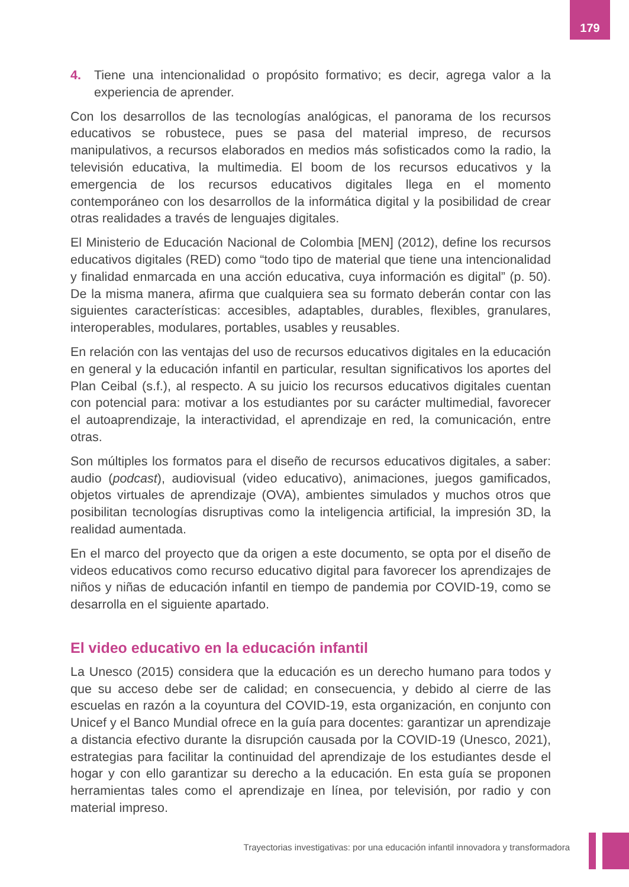179
4. Tiene una intencionalidad o propósito formativo; es decir, agrega valor a la experiencia de aprender.
Con los desarrollos de las tecnologías analógicas, el panorama de los recursos educativos se robustece, pues se pasa del material impreso, de recursos manipulativos, a recursos elaborados en medios más sofisticados como la radio, la televisión educativa, la multimedia. El boom de los recursos educativos y la emergencia de los recursos educativos digitales llega en el momento contemporáneo con los desarrollos de la informática digital y la posibilidad de crear otras realidades a través de lenguajes digitales.
El Ministerio de Educación Nacional de Colombia [MEN] (2012), define los recursos educativos digitales (RED) como “todo tipo de material que tiene una intencionalidad y finalidad enmarcada en una acción educativa, cuya información es digital” (p. 50). De la misma manera, afirma que cualquiera sea su formato deberán contar con las siguientes características: accesibles, adaptables, durables, flexibles, granulares, interoperables, modulares, portables, usables y reusables.
En relación con las ventajas del uso de recursos educativos digitales en la educación en general y la educación infantil en particular, resultan significativos los aportes del Plan Ceibal (s.f.), al respecto. A su juicio los recursos educativos digitales cuentan con potencial para: motivar a los estudiantes por su carácter multimedial, favorecer el autoaprendizaje, la interactividad, el aprendizaje en red, la comunicación, entre otras.
Son múltiples los formatos para el diseño de recursos educativos digitales, a saber: audio (podcast), audiovisual (video educativo), animaciones, juegos gamificados, objetos virtuales de aprendizaje (OVA), ambientes simulados y muchos otros que posibilitan tecnologías disruptivas como la inteligencia artificial, la impresión 3D, la realidad aumentada.
En el marco del proyecto que da origen a este documento, se opta por el diseño de videos educativos como recurso educativo digital para favorecer los aprendizajes de niños y niñas de educación infantil en tiempo de pandemia por COVID-19, como se desarrolla en el siguiente apartado.
El video educativo en la educación infantil
La Unesco (2015) considera que la educación es un derecho humano para todos y que su acceso debe ser de calidad; en consecuencia, y debido al cierre de las escuelas en razón a la coyuntura del COVID-19, esta organización, en conjunto con Unicef y el Banco Mundial ofrece en la guía para docentes: garantizar un aprendizaje a distancia efectivo durante la disrupción causada por la COVID-19 (Unesco, 2021), estrategias para facilitar la continuidad del aprendizaje de los estudiantes desde el hogar y con ello garantizar su derecho a la educación. En esta guía se proponen herramientas tales como el aprendizaje en línea, por televisión, por radio y con material impreso.
Trayectorias investigativas: por una educación infantil innovadora y transformadora